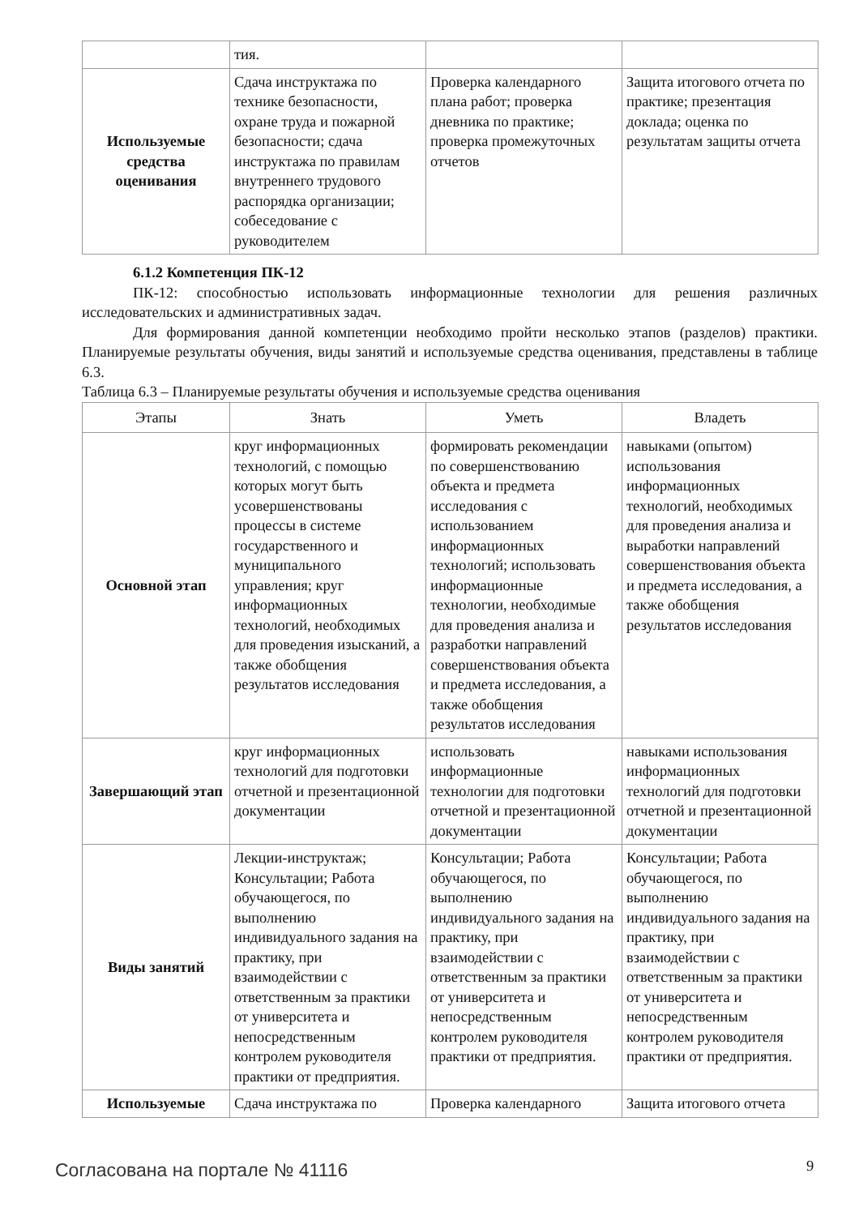| | тия. | | |
| Используемые средства оценивания | Сдача инструктажа по технике безопасности, охране труда и пожарной безопасности; сдача инструктажа по правилам внутреннего трудового распорядка организации; собеседование с руководителем | Проверка календарного плана работ; проверка дневника по практике; проверка промежуточных отчетов | Защита итогового отчета по практике; презентация доклада; оценка по результатам защиты отчета |
6.1.2 Компетенция ПК-12
ПК-12: способностью использовать информационные технологии для решения различных исследовательских и административных задач.
Для формирования данной компетенции необходимо пройти несколько этапов (разделов) практики. Планируемые результаты обучения, виды занятий и используемые средства оценивания, представлены в таблице 6.3.
Таблица 6.3 – Планируемые результаты обучения и используемые средства оценивания
| Этапы | Знать | Уметь | Владеть |
| --- | --- | --- | --- |
| Основной этап | круг информационных технологий, с помощью которых могут быть усовершенствованы процессы в системе государственного и муниципального управления; круг информационных технологий, необходимых для проведения изысканий, а также обобщения результатов исследования | формировать рекомендации по совершенствованию объекта и предмета исследования с использованием информационных технологий; использовать информационные технологии, необходимые для проведения анализа и разработки направлений совершенствования объекта и предмета исследования, а также обобщения результатов исследования | навыками (опытом) использования информационных технологий, необходимых для проведения анализа и выработки направлений совершенствования объекта и предмета исследования, а также обобщения результатов исследования |
| Завершающий этап | круг информационных технологий для подготовки отчетной и презентационной документации | использовать информационные технологии для подготовки отчетной и презентационной документации | навыками использования информационных технологий для подготовки отчетной и презентационной документации |
| Виды занятий | Лекции-инструктаж; Консультации; Работа обучающегося, по выполнению индивидуального задания на практику, при взаимодействии с ответственным за практики от университета и непосредственным контролем руководителя практики от предприятия. | Консультации; Работа обучающегося, по выполнению индивидуального задания на практику, при взаимодействии с ответственным за практики от университета и непосредственным контролем руководителя практики от предприятия. | Консультации; Работа обучающегося, по выполнению индивидуального задания на практику, при взаимодействии с ответственным за практики от университета и непосредственным контролем руководителя практики от предприятия. |
| Используемые | Сдача инструктажа по | Проверка календарного | Защита итогового отчета |
Согласована на портале № 41116 9